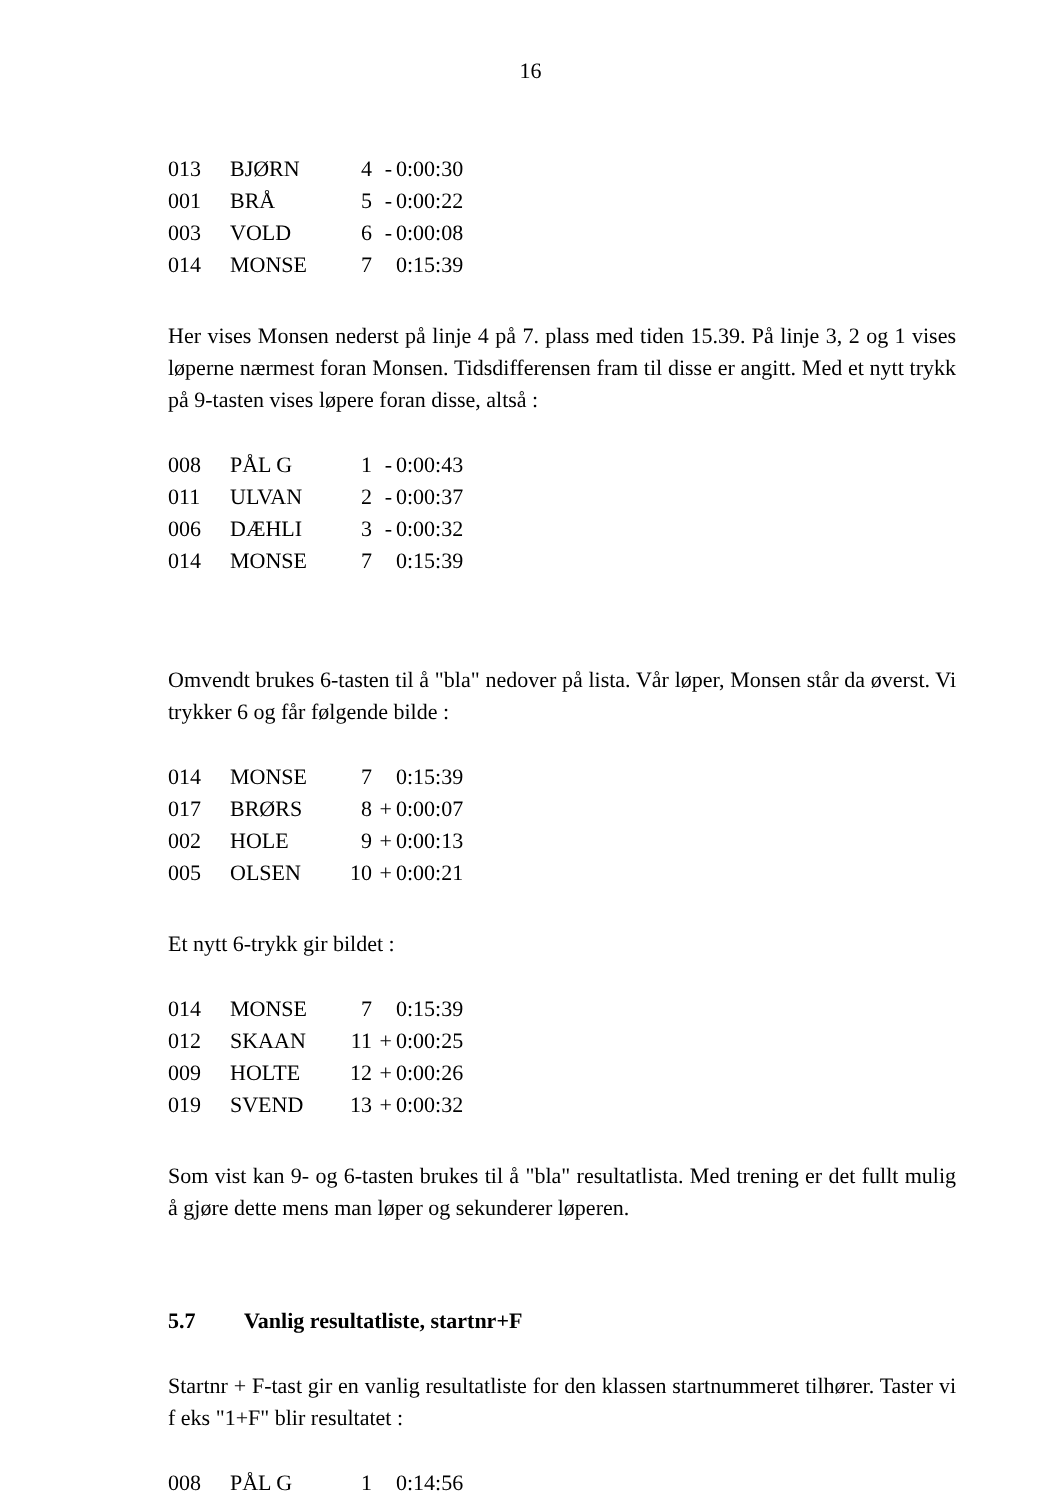16
| 013 | BJØRN | 4 | - | 0:00:30 |
| 001 | BRÅ | 5 | - | 0:00:22 |
| 003 | VOLD | 6 | - | 0:00:08 |
| 014 | MONSE | 7 | | 0:15:39 |
Her vises Monsen nederst på linje 4 på 7. plass med tiden 15.39. På linje 3, 2 og 1 vises løperne nærmest foran Monsen. Tidsdifferensen fram til disse er angitt. Med et nytt trykk på 9-tasten vises løpere foran disse, altså :
| 008 | PÅL G | 1 | - | 0:00:43 |
| 011 | ULVAN | 2 | - | 0:00:37 |
| 006 | DÆHLI | 3 | - | 0:00:32 |
| 014 | MONSE | 7 | | 0:15:39 |
Omvendt brukes 6-tasten til å "bla" nedover på lista. Vår løper, Monsen står da øverst. Vi trykker 6 og får følgende bilde :
| 014 | MONSE | 7 | | 0:15:39 |
| 017 | BRØRS | 8 | + | 0:00:07 |
| 002 | HOLE | 9 | + | 0:00:13 |
| 005 | OLSEN | 10 | + | 0:00:21 |
Et nytt 6-trykk gir bildet :
| 014 | MONSE | 7 | | 0:15:39 |
| 012 | SKAAN | 11 | + | 0:00:25 |
| 009 | HOLTE | 12 | + | 0:00:26 |
| 019 | SVEND | 13 | + | 0:00:32 |
Som vist kan 9- og 6-tasten brukes til å "bla" resultatlista. Med trening er det fullt mulig å gjøre dette mens man løper og sekunderer løperen.
5.7 Vanlig resultatliste, startnr+F
Startnr + F-tast gir en vanlig resultatliste for den klassen startnummeret tilhører. Taster vi f eks "1+F" blir resultatet :
| 008 | PÅL G | 1 | | 0:14:56 |